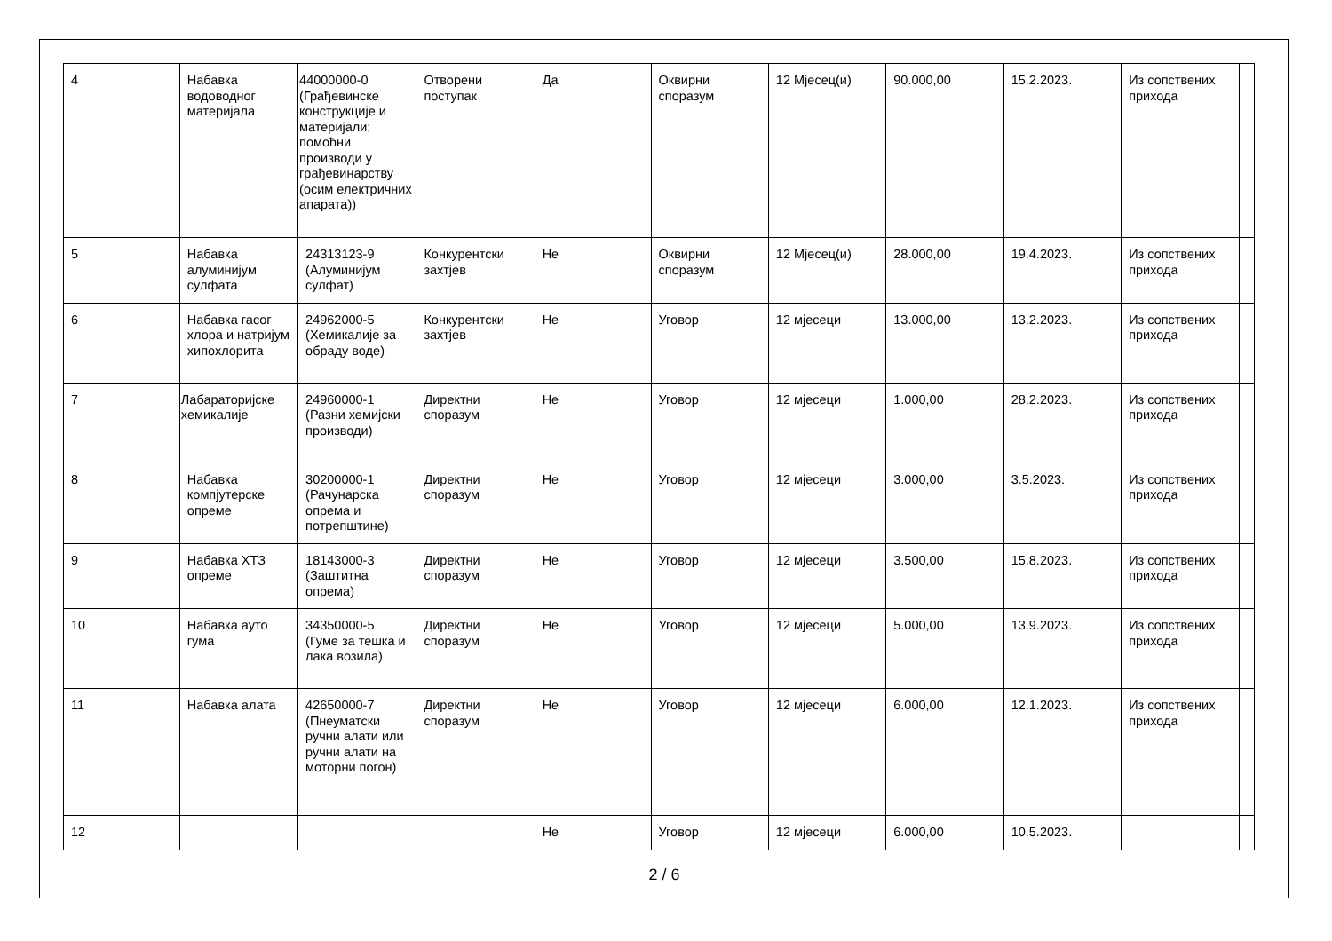| 4 | Набавка водоводног материјала | 44000000-0 (Грађевинске конструкције и материјали; помоћни производи у грађевинарству (осим електричних апарата)) | Отворени поступак | Да | Оквирни споразум | 12 Мјесец(и) | 90.000,00 | 15.2.2023. | Из сопствених прихода | |
| 5 | Набавка алуминијум сулфата | 24313123-9 (Алуминијум сулфат) | Конкурентски захтјев | Не | Оквирни споразум | 12 Мјесец(и) | 28.000,00 | 19.4.2023. | Из сопствених прихода | |
| 6 | Набавка гасог хлора и натријум хипохлорита | 24962000-5 (Хемикалије за обраду воде) | Конкурентски захтјев | Не | Уговор | 12 мјесеци | 13.000,00 | 13.2.2023. | Из сопствених прихода | |
| 7 | Лабараторијске хемикалије | 24960000-1 (Разни хемијски производи) | Директни споразум | Не | Уговор | 12 мјесеци | 1.000,00 | 28.2.2023. | Из сопствених прихода | |
| 8 | Набавка компјутерске опреме | 30200000-1 (Рачунарска опрема и потрепштине) | Директни споразум | Не | Уговор | 12 мјесеци | 3.000,00 | 3.5.2023. | Из сопствених прихода | |
| 9 | Набавка ХТЗ опреме | 18143000-3 (Заштитна опрема) | Директни споразум | Не | Уговор | 12 мјесеци | 3.500,00 | 15.8.2023. | Из сопствених прихода | |
| 10 | Набавка ауто гума | 34350000-5 (Гуме за тешка и лака возила) | Директни споразум | Не | Уговор | 12 мјесеци | 5.000,00 | 13.9.2023. | Из сопствених прихода | |
| 11 | Набавка алата | 42650000-7 (Пнеуматски ручни алати или ручни алати на моторни погон) | Директни споразум | Не | Уговор | 12 мјесеци | 6.000,00 | 12.1.2023. | Из сопствених прихода | |
| 12 | | | | Не | Уговор | 12 мјесеци | 6.000,00 | 10.5.2023. | | |
2 / 6